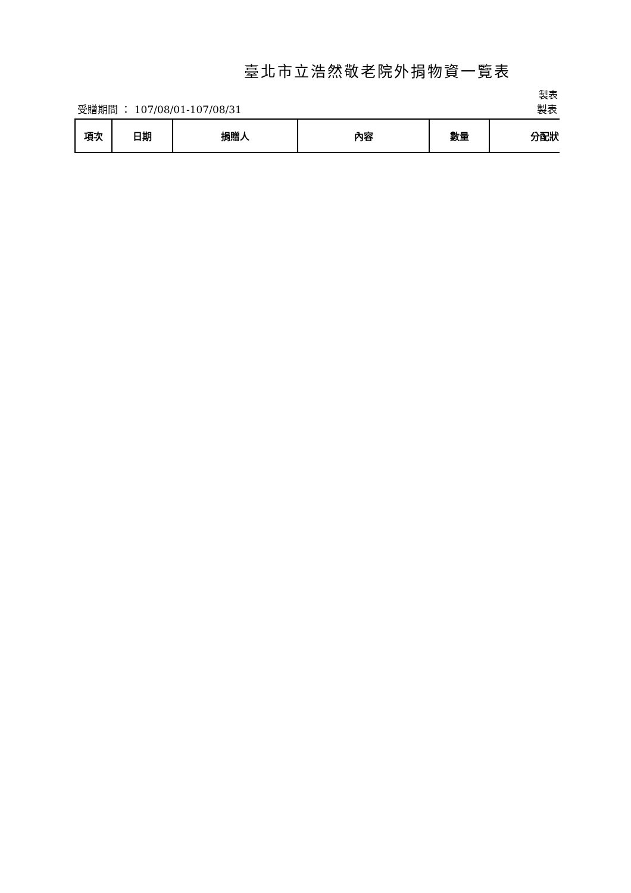臺北市立浩然敬老院外捐物資一覽表
製表
受贈期間 ： 107/08/01-107/08/31 製表
| 項次 | 日期 | 捐贈人 | 內容 | 數量 | 分配狀 |
| --- | --- | --- | --- | --- | --- |